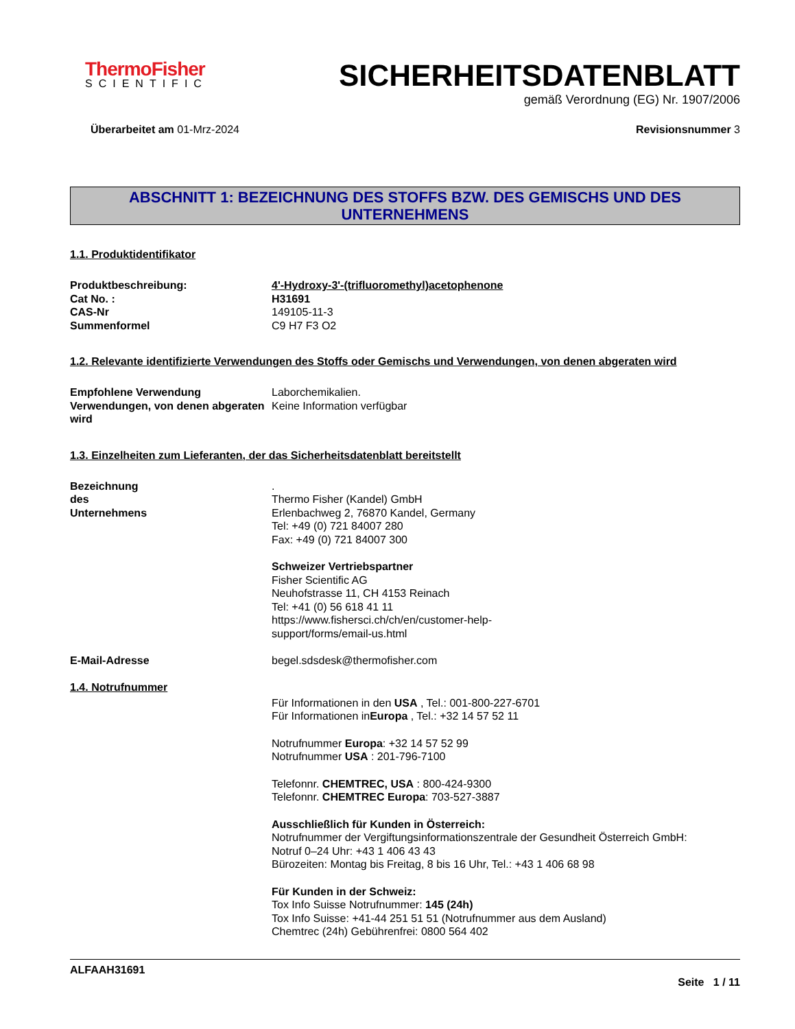ThermoFisher
SCIENTIFIC
SICHERHEITSDATENBLATT
gemäß Verordnung (EG) Nr. 1907/2006
Überarbeitet am 01-Mrz-2024 Revisionsnummer 3
ABSCHNITT 1: BEZEICHNUNG DES STOFFS BZW. DES GEMISCHS UND DES UNTERNEHMENS
1.1. Produktidentifikator
Produktbeschreibung: 4'-Hydroxy-3'-(trifluoromethyl)acetophenone
Cat No. : H31691
CAS-Nr 149105-11-3
Summenformel C9 H7 F3 O2
1.2. Relevante identifizierte Verwendungen des Stoffs oder Gemischs und Verwendungen, von denen abgeraten wird
Empfohlene Verwendung Laborchemikalien.
Verwendungen, von denen abgeraten wird
Keine Information verfügbar
1.3. Einzelheiten zum Lieferanten, der das Sicherheitsdatenblatt bereitstellt
Bezeichnung des Unternehmens
.
Thermo Fisher (Kandel) GmbH
Erlenbachweg 2, 76870 Kandel, Germany
Tel: +49 (0) 721 84007 280
Fax: +49 (0) 721 84007 300
Schweizer Vertriebspartner
Fisher Scientific AG
Neuhofstrasse 11, CH 4153 Reinach
Tel: +41 (0) 56 618 41 11
https://www.fishersci.ch/ch/en/customer-help-
support/forms/email-us.html
E-Mail-Adresse begel.sdsdesk@thermofisher.com
1.4. Notrufnummer
Für Informationen in den USA , Tel.: 001-800-227-6701
Für Informationen inEuropa , Tel.: +32 14 57 52 11
Notrufnummer Europa: +32 14 57 52 99
Notrufnummer USA : 201-796-7100
Telefonnr. CHEMTREC, USA : 800-424-9300
Telefonnr. CHEMTREC Europa: 703-527-3887
Ausschließlich für Kunden in Österreich:
Notrufnummer der Vergiftungsinformationszentrale der Gesundheit Österreich GmbH:
Notruf 0–24 Uhr: +43 1 406 43 43
Bürozeiten: Montag bis Freitag, 8 bis 16 Uhr, Tel.: +43 1 406 68 98
Für Kunden in der Schweiz:
Tox Info Suisse Notrufnummer: 145 (24h)
Tox Info Suisse: +41-44 251 51 51 (Notrufnummer aus dem Ausland)
Chemtrec (24h) Gebührenfrei: 0800 564 402
ALFAAH31691
Seite 1 / 11